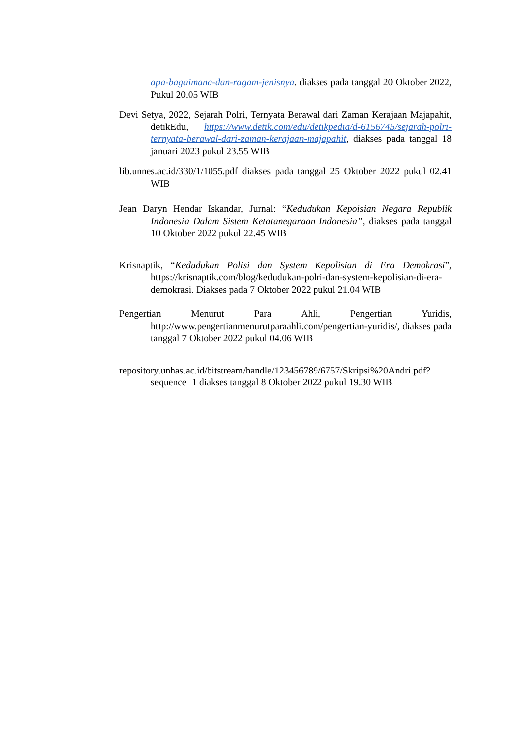apa-bagaimana-dan-ragam-jenisnya. diakses pada tanggal 20 Oktober 2022, Pukul 20.05 WIB
Devi Setya, 2022, Sejarah Polri, Ternyata Berawal dari Zaman Kerajaan Majapahit, detikEdu, https://www.detik.com/edu/detikpedia/d-6156745/sejarah-polri-ternyata-berawal-dari-zaman-kerajaan-majapahit, diakses pada tanggal 18 januari 2023 pukul 23.55 WIB
lib.unnes.ac.id/330/1/1055.pdf diakses pada tanggal 25 Oktober 2022 pukul 02.41 WIB
Jean Daryn Hendar Iskandar, Jurnal: “Kedudukan Kepoisian Negara Republik Indonesia Dalam Sistem Ketatanegaraan Indonesia”, diakses pada tanggal 10 Oktober 2022 pukul 22.45 WIB
Krisnaptik, “Kedudukan Polisi dan System Kepolisian di Era Demokrasi”, https://krisnaptik.com/blog/kedudukan-polri-dan-system-kepolisian-di-era-demokrasi. Diakses pada 7 Oktober 2022 pukul 21.04 WIB
Pengertian Menurut Para Ahli, Pengertian Yuridis, http://www.pengertianmenurutparaahli.com/pengertian-yuridis/, diakses pada tanggal 7 Oktober 2022 pukul 04.06 WIB
repository.unhas.ac.id/bitstream/handle/123456789/6757/Skripsi%20Andri.pdf?sequence=1 diakses tanggal 8 Oktober 2022 pukul 19.30 WIB